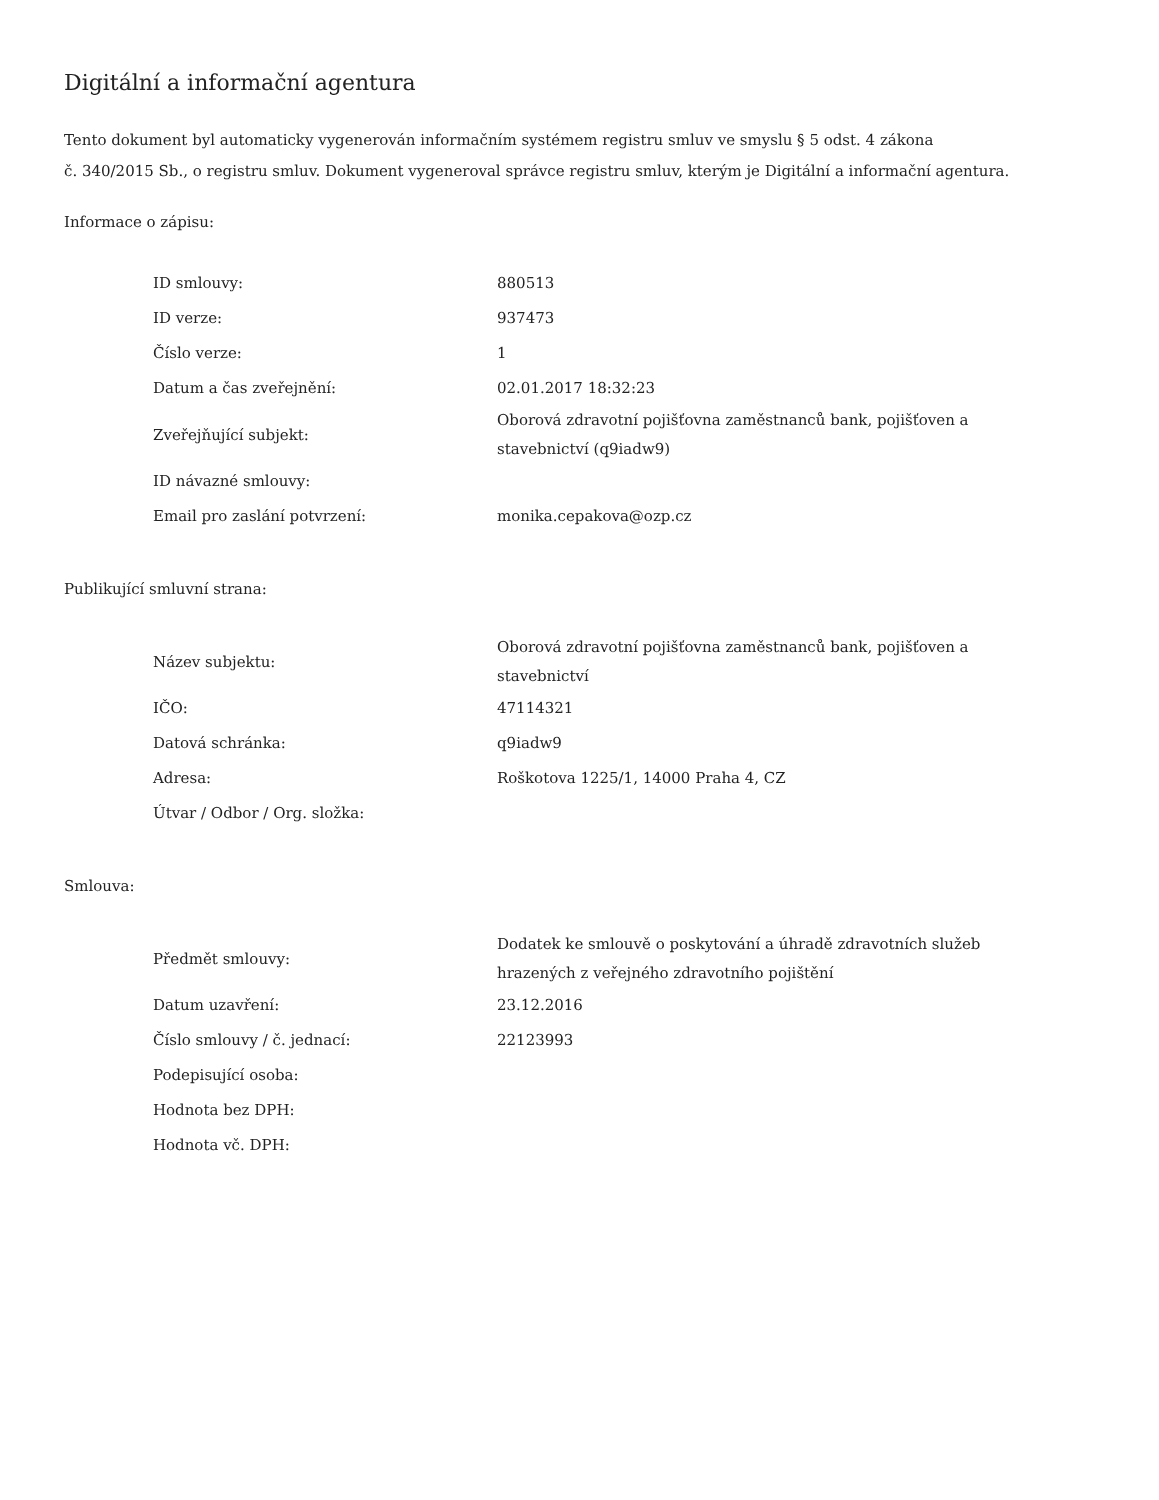Digitální a informační agentura
Tento dokument byl automaticky vygenerován informačním systémem registru smluv ve smyslu § 5 odst. 4 zákona
č. 340/2015 Sb., o registru smluv. Dokument vygeneroval správce registru smluv, kterým je Digitální a informační agentura.
Informace o zápisu:
| ID smlouvy: | 880513 |
| ID verze: | 937473 |
| Číslo verze: | 1 |
| Datum a čas zveřejnění: | 02.01.2017 18:32:23 |
| Zveřejňující subjekt: | Oborová zdravotní pojišťovna zaměstnanců bank, pojišťoven a stavebnictví (q9iadw9) |
| ID návazné smlouvy: | |
| Email pro zaslání potvrzení: | monika.cepakova@ozp.cz |
Publikující smluvní strana:
| Název subjektu: | Oborová zdravotní pojišťovna zaměstnanců bank, pojišťoven a stavebnictví |
| IČO: | 47114321 |
| Datová schránka: | q9iadw9 |
| Adresa: | Roškotova 1225/1, 14000 Praha 4, CZ |
| Útvar / Odbor / Org. složka: | |
Smlouva:
| Předmět smlouvy: | Dodatek ke smlouvě o poskytování a úhradě zdravotních služeb hrazených z veřejného zdravotního pojištění |
| Datum uzavření: | 23.12.2016 |
| Číslo smlouvy / č. jednací: | 22123993 |
| Podepisující osoba: | |
| Hodnota bez DPH: | |
| Hodnota vč. DPH: | |